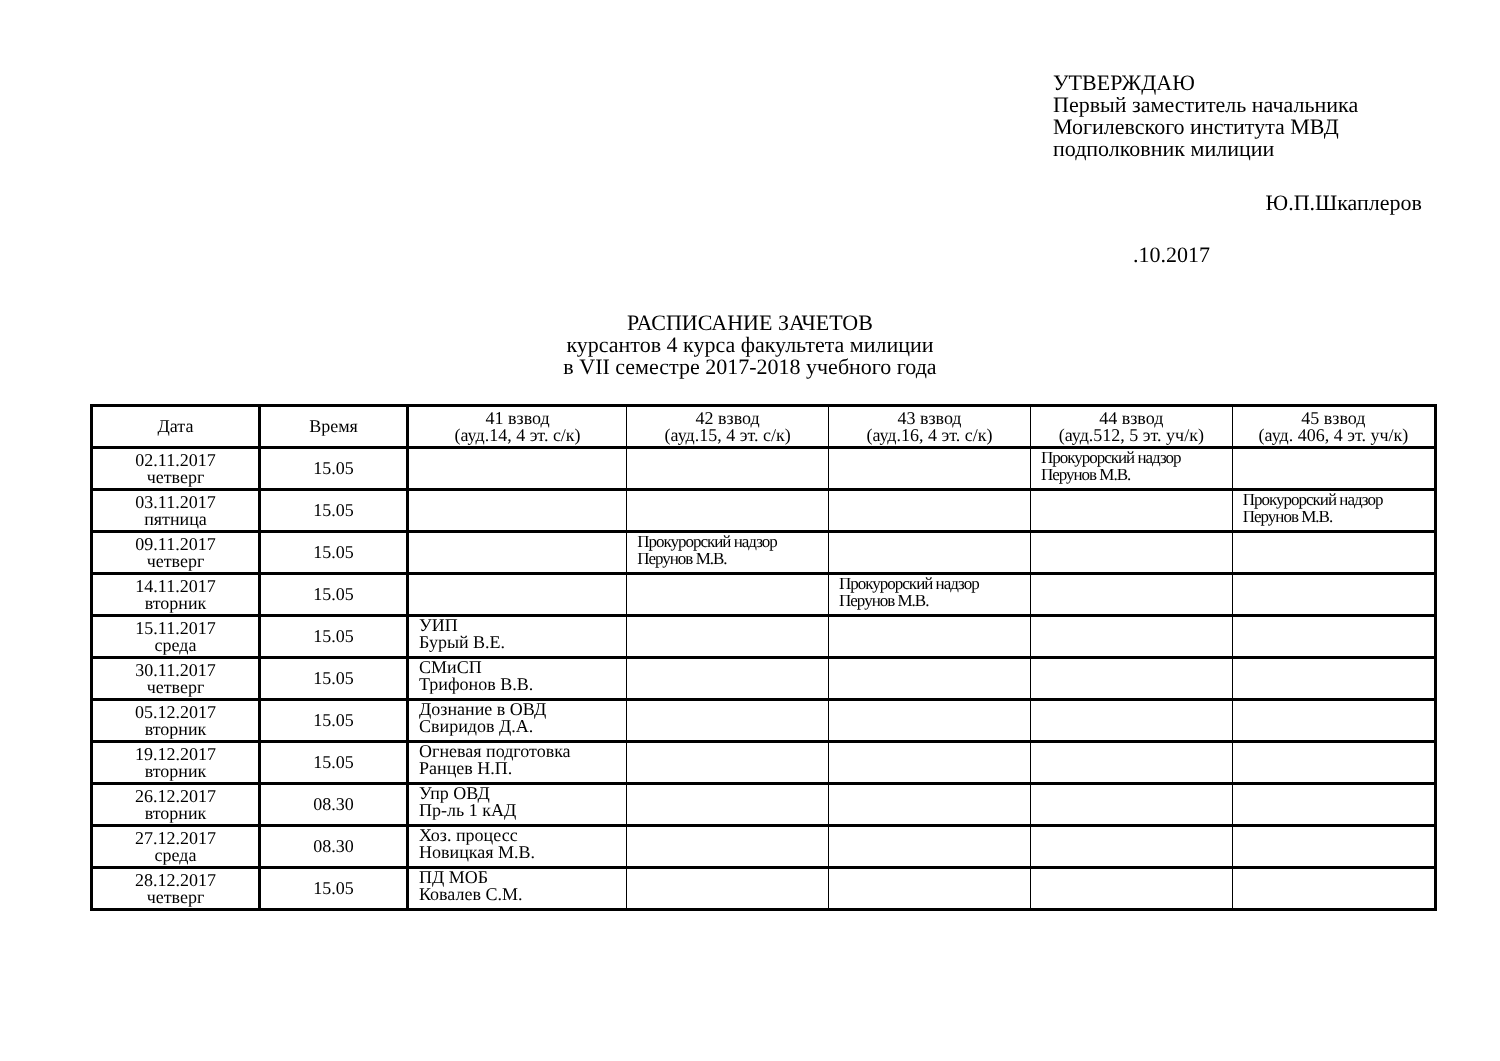УТВЕРЖДАЮ
Первый заместитель начальника
Могилевского института МВД
подполковник милиции
Ю.П.Шкаплеров
.10.2017
РАСПИСАНИЕ ЗАЧЕТОВ
курсантов 4 курса факультета милиции
в VII семестре 2017-2018 учебного года
| Дата | Время | 41 взвод (ауд.14, 4 эт. с/к) | 42 взвод (ауд.15, 4 эт. с/к) | 43 взвод (ауд.16, 4 эт. с/к) | 44 взвод (ауд.512, 5 эт. уч/к) | 45 взвод (ауд. 406, 4 эт. уч/к) |
| --- | --- | --- | --- | --- | --- | --- |
| 02.11.2017 четверг | 15.05 | | | | Прокурорский надзор Перунов М.В. | |
| 03.11.2017 пятница | 15.05 | | | | | Прокурорский надзор Перунов М.В. |
| 09.11.2017 четверг | 15.05 | | Прокурорский надзор Перунов М.В. | | | |
| 14.11.2017 вторник | 15.05 | | | Прокурорский надзор Перунов М.В. | | |
| 15.11.2017 среда | 15.05 | УИП Бурый В.Е. | | | | |
| 30.11.2017 четверг | 15.05 | СМиСП Трифонов В.В. | | | | |
| 05.12.2017 вторник | 15.05 | Дознание в ОВД Свиридов Д.А. | | | | |
| 19.12.2017 вторник | 15.05 | Огневая подготовка Ранцев Н.П. | | | | |
| 26.12.2017 вторник | 08.30 | Упр ОВД Пр-ль 1 кАД | | | | |
| 27.12.2017 среда | 08.30 | Хоз. процесс Новицкая М.В. | | | | |
| 28.12.2017 четверг | 15.05 | ПД МОБ Ковалев С.М. | | | | |